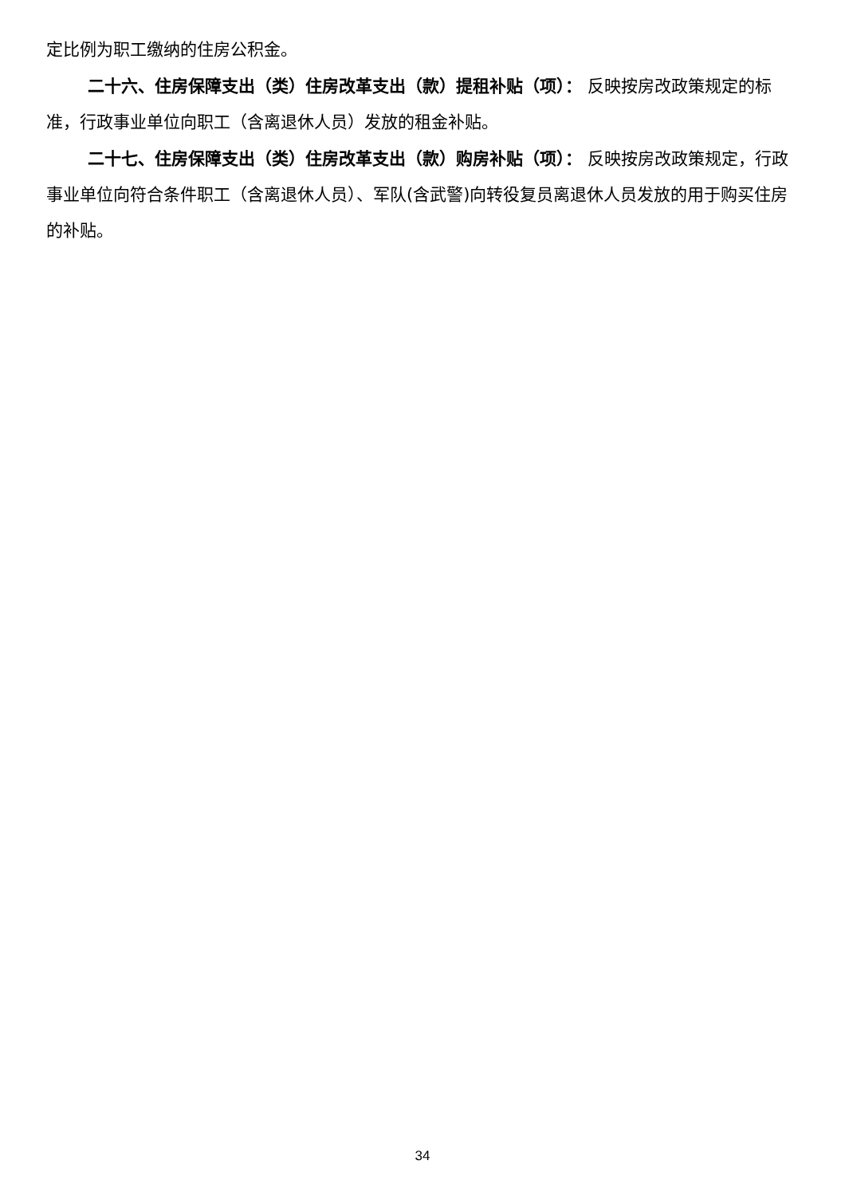定比例为职工缴纳的住房公积金。
二十六、住房保障支出（类）住房改革支出（款）提租补贴（项）： 反映按房改政策规定的标准，行政事业单位向职工（含离退休人员）发放的租金补贴。
二十七、住房保障支出（类）住房改革支出（款）购房补贴（项）： 反映按房改政策规定，行政事业单位向符合条件职工（含离退休人员）、军队(含武警)向转役复员离退休人员发放的用于购买住房的补贴。
34